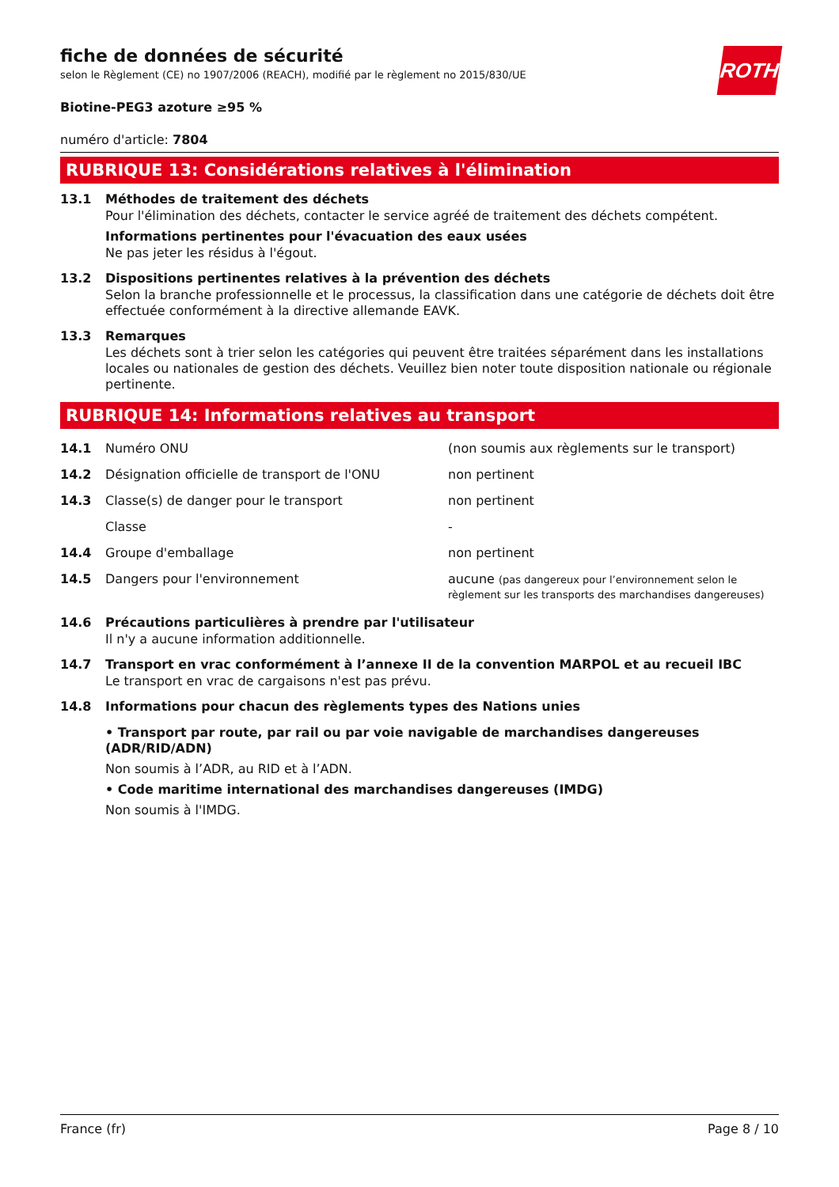ROTH
fiche de données de sécurité
selon le Règlement (CE) no 1907/2006 (REACH), modifié par le règlement no 2015/830/UE
Biotine-PEG3 azoture ≥95 %
numéro d'article: 7804
RUBRIQUE 13: Considérations relatives à l'élimination
13.1 Méthodes de traitement des déchets
Pour l'élimination des déchets, contacter le service agréé de traitement des déchets compétent.
Informations pertinentes pour l'évacuation des eaux usées
Ne pas jeter les résidus à l'égout.
13.2 Dispositions pertinentes relatives à la prévention des déchets
Selon la branche professionnelle et le processus, la classification dans une catégorie de déchets doit être effectuée conformément à la directive allemande EAVK.
13.3 Remarques
Les déchets sont à trier selon les catégories qui peuvent être traitées séparément dans les installations locales ou nationales de gestion des déchets. Veuillez bien noter toute disposition nationale ou régionale pertinente.
RUBRIQUE 14: Informations relatives au transport
| 14.1 | Numéro ONU | (non soumis aux règlements sur le transport) |
| 14.2 | Désignation officielle de transport de l'ONU | non pertinent |
| 14.3 | Classe(s) de danger pour le transport | non pertinent |
| | Classe | - |
| 14.4 | Groupe d'emballage | non pertinent |
| 14.5 | Dangers pour l'environnement | aucune (pas dangereux pour l’environnement selon le règlement sur les transports des marchandises dangereuses) |
14.6 Précautions particulières à prendre par l'utilisateur
Il n'y a aucune information additionnelle.
14.7 Transport en vrac conformément à l’annexe II de la convention MARPOL et au recueil IBC
Le transport en vrac de cargaisons n'est pas prévu.
14.8 Informations pour chacun des règlements types des Nations unies
• Transport par route, par rail ou par voie navigable de marchandises dangereuses (ADR/RID/ADN)
Non soumis à l’ADR, au RID et à l’ADN.
• Code maritime international des marchandises dangereuses (IMDG)
Non soumis à l'IMDG.
France (fr) Page 8 / 10